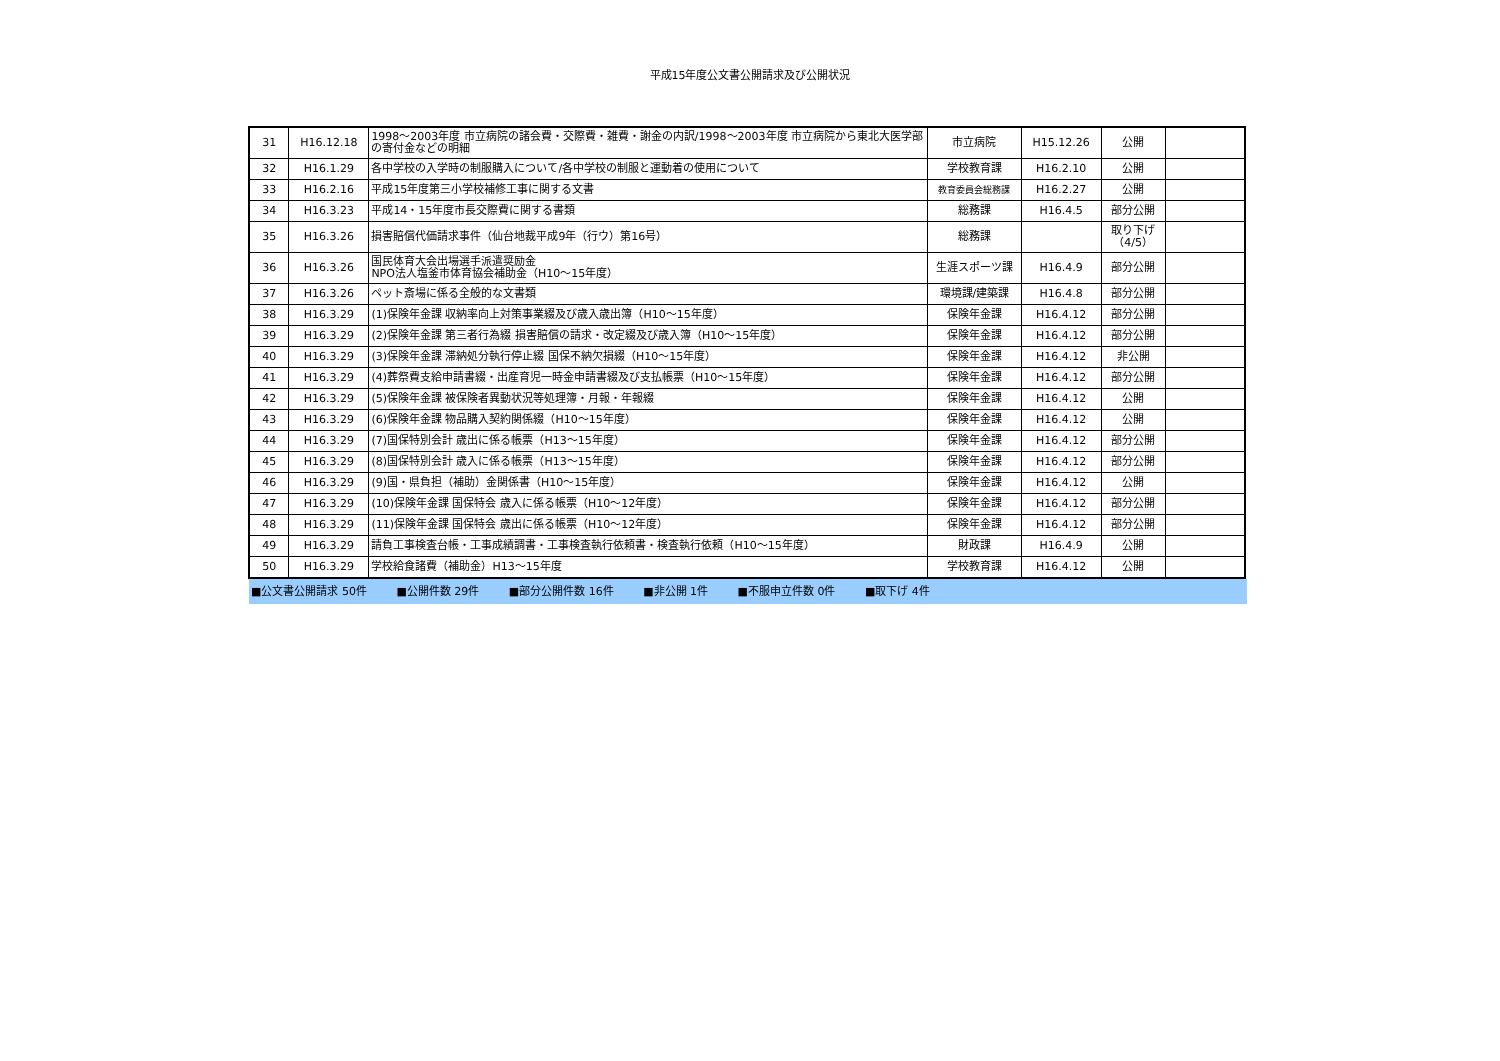平成15年度公文書公開請求及び公開状況
| 31 | H16.12.18 | 1998～2003年度 市立病院の諸会費・交際費・雑費・謝金の内訳/1998～2003年度 市立病院から東北大医学部の寄付金などの明細 | 市立病院 | H15.12.26 | 公開 | |
| 32 | H16.1.29 | 各中学校の入学時の制服購入について/各中学校の制服と運動着の使用について | 学校教育課 | H16.2.10 | 公開 | |
| 33 | H16.2.16 | 平成15年度第三小学校補修工事に関する文書 | 教育委員会総務課 | H16.2.27 | 公開 | |
| 34 | H16.3.23 | 平成14・15年度市長交際費に関する書類 | 総務課 | H16.4.5 | 部分公開 | |
| 35 | H16.3.26 | 損害賠償代価請求事件（仙台地裁平成9年（行ウ）第16号） | 総務課 | | 取り下げ （4/5） | |
| 36 | H16.3.26 | 国民体育大会出場選手派遣奨励金 NPO法人塩釜市体育協会補助金（H10～15年度） | 生涯スポーツ課 | H16.4.9 | 部分公開 | |
| 37 | H16.3.26 | ペット斎場に係る全般的な文書類 | 環境課/建築課 | H16.4.8 | 部分公開 | |
| 38 | H16.3.29 | (1)保険年金課 収納率向上対策事業綴及び歳入歳出簿（H10～15年度） | 保険年金課 | H16.4.12 | 部分公開 | |
| 39 | H16.3.29 | (2)保険年金課 第三者行為綴 損害賠償の請求・改定綴及び歳入簿（H10～15年度） | 保険年金課 | H16.4.12 | 部分公開 | |
| 40 | H16.3.29 | (3)保険年金課 滞納処分執行停止綴 国保不納欠損綴（H10～15年度） | 保険年金課 | H16.4.12 | 非公開 | |
| 41 | H16.3.29 | (4)葬祭費支給申請書綴・出産育児一時金申請書綴及び支払帳票（H10～15年度） | 保険年金課 | H16.4.12 | 部分公開 | |
| 42 | H16.3.29 | (5)保険年金課 被保険者異動状況等処理簿・月報・年報綴 | 保険年金課 | H16.4.12 | 公開 | |
| 43 | H16.3.29 | (6)保険年金課 物品購入契約関係綴（H10～15年度） | 保険年金課 | H16.4.12 | 公開 | |
| 44 | H16.3.29 | (7)国保特別会計 歳出に係る帳票（H13～15年度） | 保険年金課 | H16.4.12 | 部分公開 | |
| 45 | H16.3.29 | (8)国保特別会計 歳入に係る帳票（H13～15年度） | 保険年金課 | H16.4.12 | 部分公開 | |
| 46 | H16.3.29 | (9)国・県負担（補助）金関係書（H10～15年度） | 保険年金課 | H16.4.12 | 公開 | |
| 47 | H16.3.29 | (10)保険年金課 国保特会 歳入に係る帳票（H10～12年度） | 保険年金課 | H16.4.12 | 部分公開 | |
| 48 | H16.3.29 | (11)保険年金課 国保特会 歳出に係る帳票（H10～12年度） | 保険年金課 | H16.4.12 | 部分公開 | |
| 49 | H16.3.29 | 請負工事検査台帳・工事成績調書・工事検査執行依頼書・検査執行依頼（H10～15年度） | 財政課 | H16.4.9 | 公開 | |
| 50 | H16.3.29 | 学校給食諸費（補助金）H13～15年度 | 学校教育課 | H16.4.12 | 公開 | |
■公文書公開請求 50件 ■公開件数 29件 ■部分公開件数 16件 ■非公開 1件 ■不服申立件数 0件 ■取下げ 4件